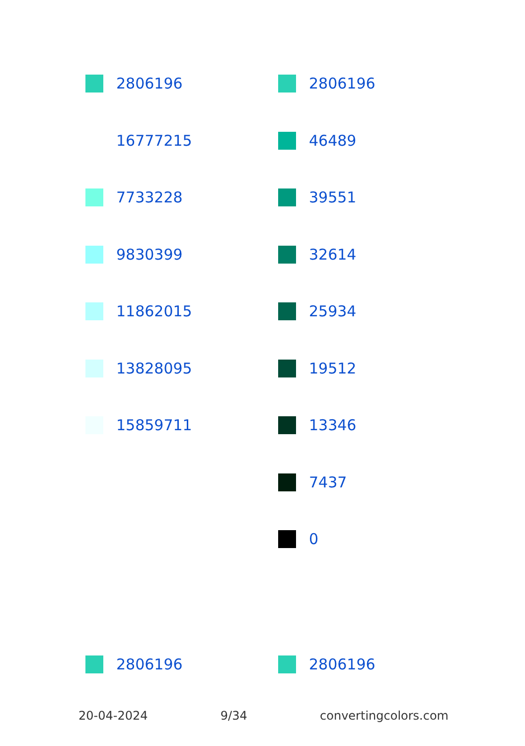2806196
16777215
7733228
9830399
11862015
13828095
15859711
2806196
46489
39551
32614
25934
19512
13346
7437
0
2806196 2806196
20-04-2024 9/34 convertingcolors.com